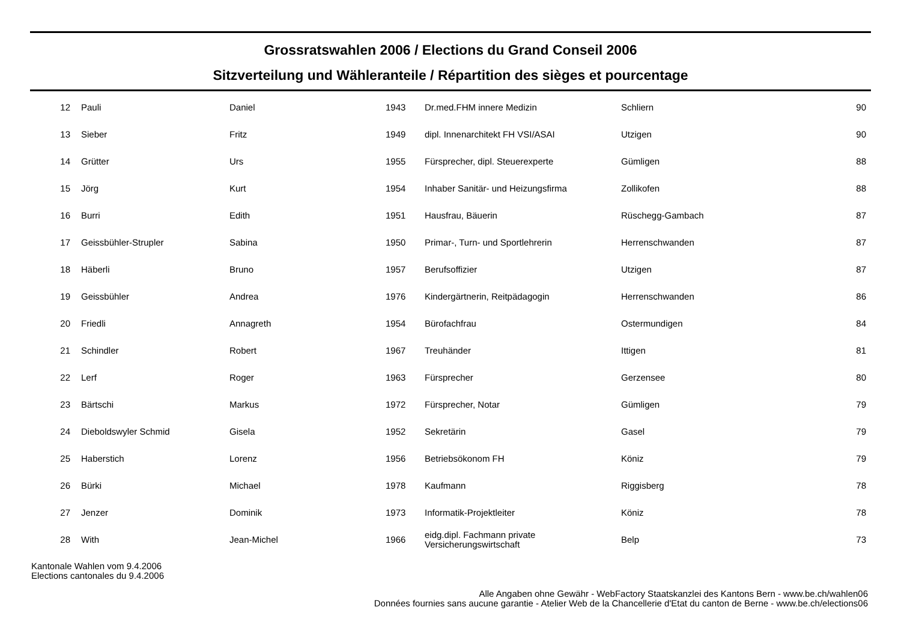Grossratswahlen 2006 / Elections du Grand Conseil 2006
Sitzverteilung und Wähleranteile / Répartition des sièges et pourcentage
| 12 | Pauli | Daniel | 1943 | Dr.med.FHM innere Medizin | Schliern | 90 |
| 13 | Sieber | Fritz | 1949 | dipl. Innenarchitekt FH VSI/ASAI | Utzigen | 90 |
| 14 | Grütter | Urs | 1955 | Fürsprecher, dipl. Steuerexperte | Gümligen | 88 |
| 15 | Jörg | Kurt | 1954 | Inhaber Sanitär- und Heizungsfirma | Zollikofen | 88 |
| 16 | Burri | Edith | 1951 | Hausfrau, Bäuerin | Rüschegg-Gambach | 87 |
| 17 | Geissbühler-Strupler | Sabina | 1950 | Primar-, Turn- und Sportlehrerin | Herrenschwanden | 87 |
| 18 | Häberli | Bruno | 1957 | Berufsoffizier | Utzigen | 87 |
| 19 | Geissbühler | Andrea | 1976 | Kindergärtnerin, Reitpädagogin | Herrenschwanden | 86 |
| 20 | Friedli | Annagreth | 1954 | Bürofachfrau | Ostermundigen | 84 |
| 21 | Schindler | Robert | 1967 | Treuhänder | Ittigen | 81 |
| 22 | Lerf | Roger | 1963 | Fürsprecher | Gerzensee | 80 |
| 23 | Bärtschi | Markus | 1972 | Fürsprecher, Notar | Gümligen | 79 |
| 24 | Dieboldswyler Schmid | Gisela | 1952 | Sekretärin | Gasel | 79 |
| 25 | Haberstich | Lorenz | 1956 | Betriebsökonom FH | Köniz | 79 |
| 26 | Bürki | Michael | 1978 | Kaufmann | Riggisberg | 78 |
| 27 | Jenzer | Dominik | 1973 | Informatik-Projektleiter | Köniz | 78 |
| 28 | With | Jean-Michel | 1966 | eidg.dipl. Fachmann private Versicherungswirtschaft | Belp | 73 |
Kantonale Wahlen vom 9.4.2006
Elections cantonales du 9.4.2006
Alle Angaben ohne Gewähr - WebFactory Staatskanzlei des Kantons Bern - www.be.ch/wahlen06
Données fournies sans aucune garantie - Atelier Web de la Chancellerie d'Etat du canton de Berne - www.be.ch/elections06